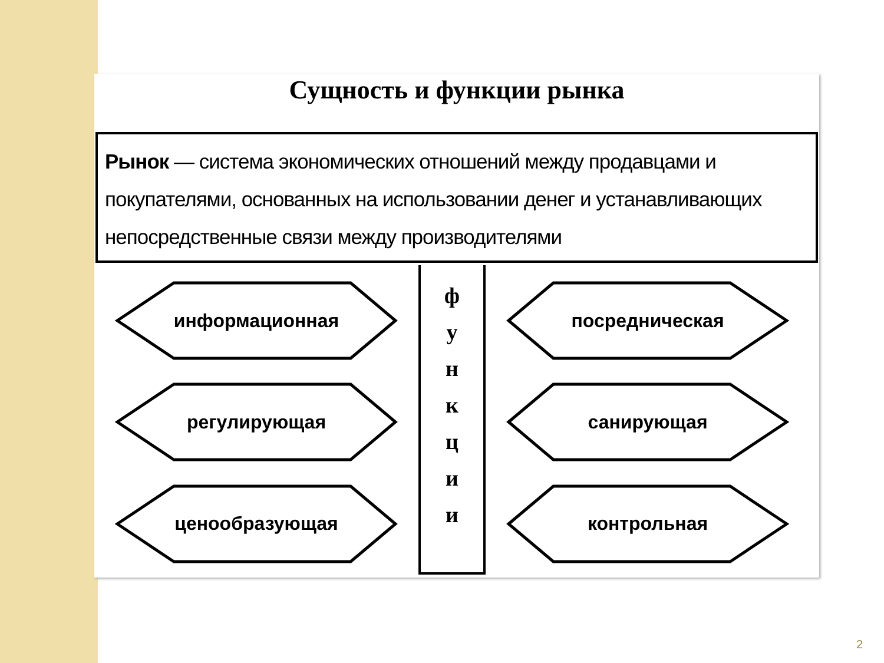Сущность и функции рынка
Рынок — система экономических отношений между продавцами и покупателями, основанных на использовании денег и устанавливающих непосредственные связи между производителями
информационная
регулирующая
ценообразующая
функции
посредническая
санирующая
контрольная
2